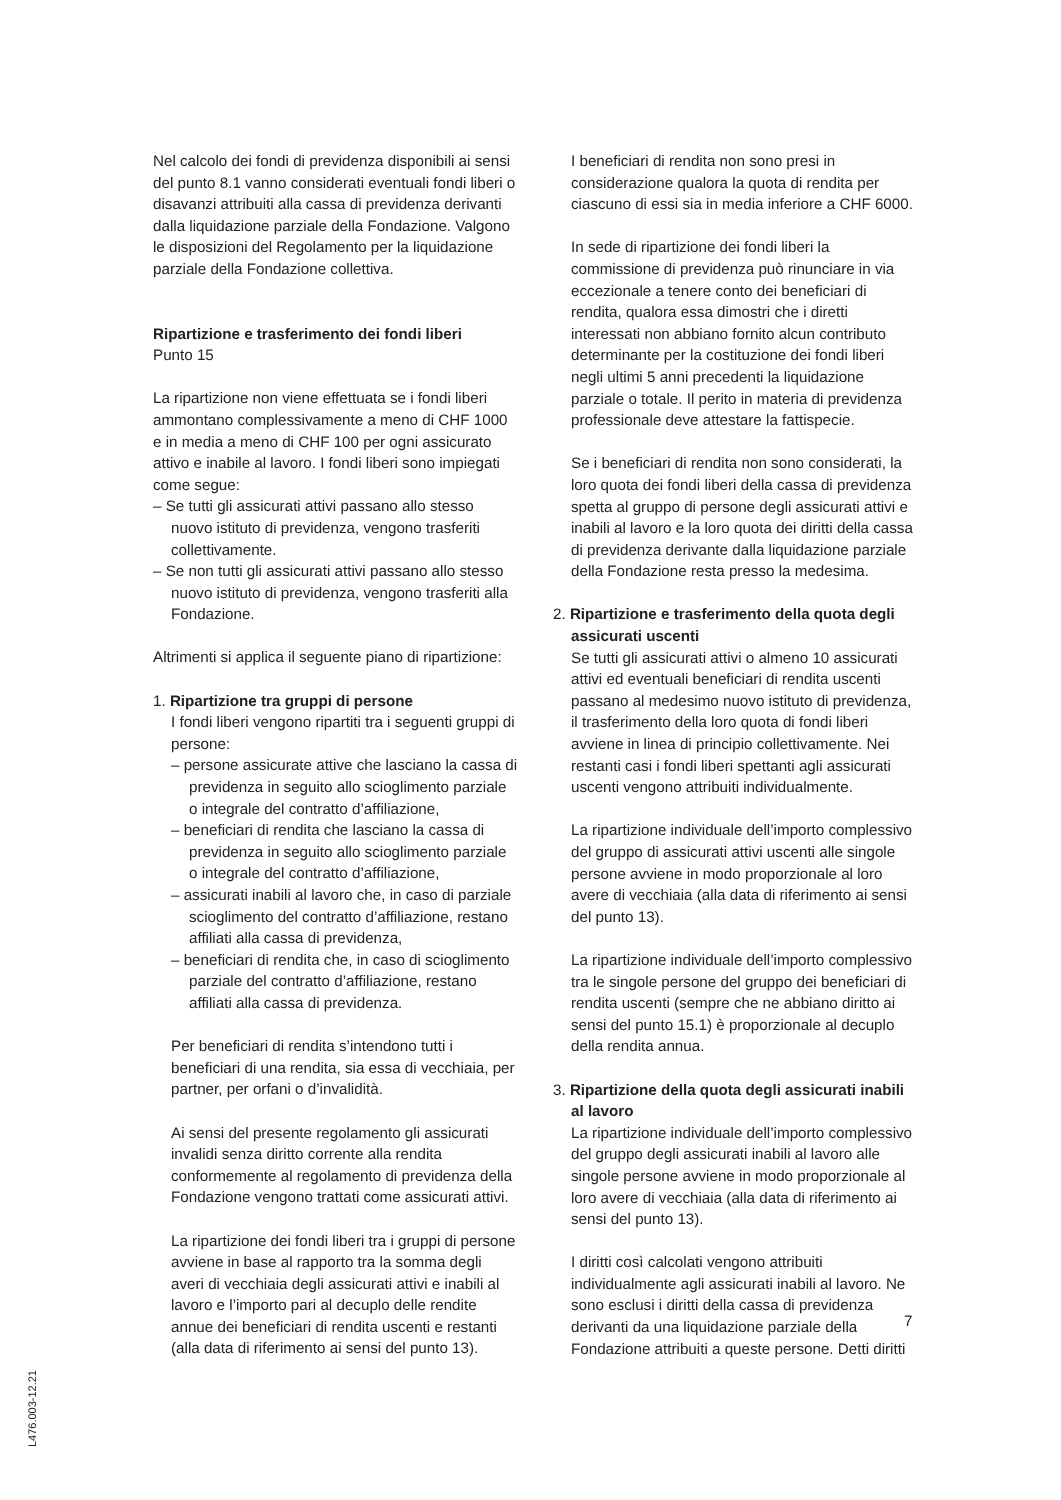Nel calcolo dei fondi di previdenza disponibili ai sensi del punto 8.1 vanno considerati eventuali fondi liberi o disavanzi attribuiti alla cassa di previdenza derivanti dalla liquidazione parziale della Fondazione. Valgono le disposizioni del Regolamento per la liquidazione parziale della Fondazione collettiva.
Ripartizione e trasferimento dei fondi liberi
Punto 15
La ripartizione non viene effettuata se i fondi liberi ammontano complessivamente a meno di CHF 1000 e in media a meno di CHF 100 per ogni assicurato attivo e inabile al lavoro. I fondi liberi sono impiegati come segue:
– Se tutti gli assicurati attivi passano allo stesso nuovo istituto di previdenza, vengono trasferiti collettivamente.
– Se non tutti gli assicurati attivi passano allo stesso nuovo istituto di previdenza, vengono trasferiti alla Fondazione.
Altrimenti si applica il seguente piano di ripartizione:
1. Ripartizione tra gruppi di persone
I fondi liberi vengono ripartiti tra i seguenti gruppi di persone:
– persone assicurate attive che lasciano la cassa di previdenza in seguito allo scioglimento parziale o integrale del contratto d’affiliazione,
– beneficiari di rendita che lasciano la cassa di previdenza in seguito allo scioglimento parziale o integrale del contratto d’affiliazione,
– assicurati inabili al lavoro che, in caso di parziale scioglimento del contratto d’affiliazione, restano affiliati alla cassa di previdenza,
– beneficiari di rendita che, in caso di scioglimento parziale del contratto d’affiliazione, restano affiliati alla cassa di previdenza.
Per beneficiari di rendita s’intendono tutti i beneficiari di una rendita, sia essa di vecchiaia, per partner, per orfani o d’invalidità.
Ai sensi del presente regolamento gli assicurati invalidi senza diritto corrente alla rendita conformemente al regolamento di previdenza della Fondazione vengono trattati come assicurati attivi.
La ripartizione dei fondi liberi tra i gruppi di persone avviene in base al rapporto tra la somma degli averi di vecchiaia degli assicurati attivi e inabili al lavoro e l’importo pari al decuplo delle rendite annue dei beneficiari di rendita uscenti e restanti (alla data di riferimento ai sensi del punto 13).
I beneficiari di rendita non sono presi in considerazione qualora la quota di rendita per ciascuno di essi sia in media inferiore a CHF 6000.
In sede di ripartizione dei fondi liberi la commissione di previdenza può rinunciare in via eccezionale a tenere conto dei beneficiari di rendita, qualora essa dimostri che i diretti interessati non abbiano fornito alcun contributo determinante per la costituzione dei fondi liberi negli ultimi 5 anni precedenti la liquidazione parziale o totale. Il perito in materia di previdenza professionale deve attestare la fattispecie.
Se i beneficiari di rendita non sono considerati, la loro quota dei fondi liberi della cassa di previdenza spetta al gruppo di persone degli assicurati attivi e inabili al lavoro e la loro quota dei diritti della cassa di previdenza derivante dalla liquidazione parziale della Fondazione resta presso la medesima.
2. Ripartizione e trasferimento della quota degli assicurati uscenti
Se tutti gli assicurati attivi o almeno 10 assicurati attivi ed eventuali beneficiari di rendita uscenti passano al medesimo nuovo istituto di previdenza, il trasferimento della loro quota di fondi liberi avviene in linea di principio collettivamente. Nei restanti casi i fondi liberi spettanti agli assicurati uscenti vengono attribuiti individualmente.
La ripartizione individuale dell’importo complessivo del gruppo di assicurati attivi uscenti alle singole persone avviene in modo proporzionale al loro avere di vecchiaia (alla data di riferimento ai sensi del punto 13).
La ripartizione individuale dell’importo complessivo tra le singole persone del gruppo dei beneficiari di rendita uscenti (sempre che ne abbiano diritto ai sensi del punto 15.1) è proporzionale al decuplo della rendita annua.
3. Ripartizione della quota degli assicurati inabili al lavoro
La ripartizione individuale dell’importo complessivo del gruppo degli assicurati inabili al lavoro alle singole persone avviene in modo proporzionale al loro avere di vecchiaia (alla data di riferimento ai sensi del punto 13).
I diritti così calcolati vengono attribuiti individualmente agli assicurati inabili al lavoro. Ne sono esclusi i diritti della cassa di previdenza derivanti da una liquidazione parziale della Fondazione attribuiti a queste persone. Detti diritti
7
L476.003-12.21